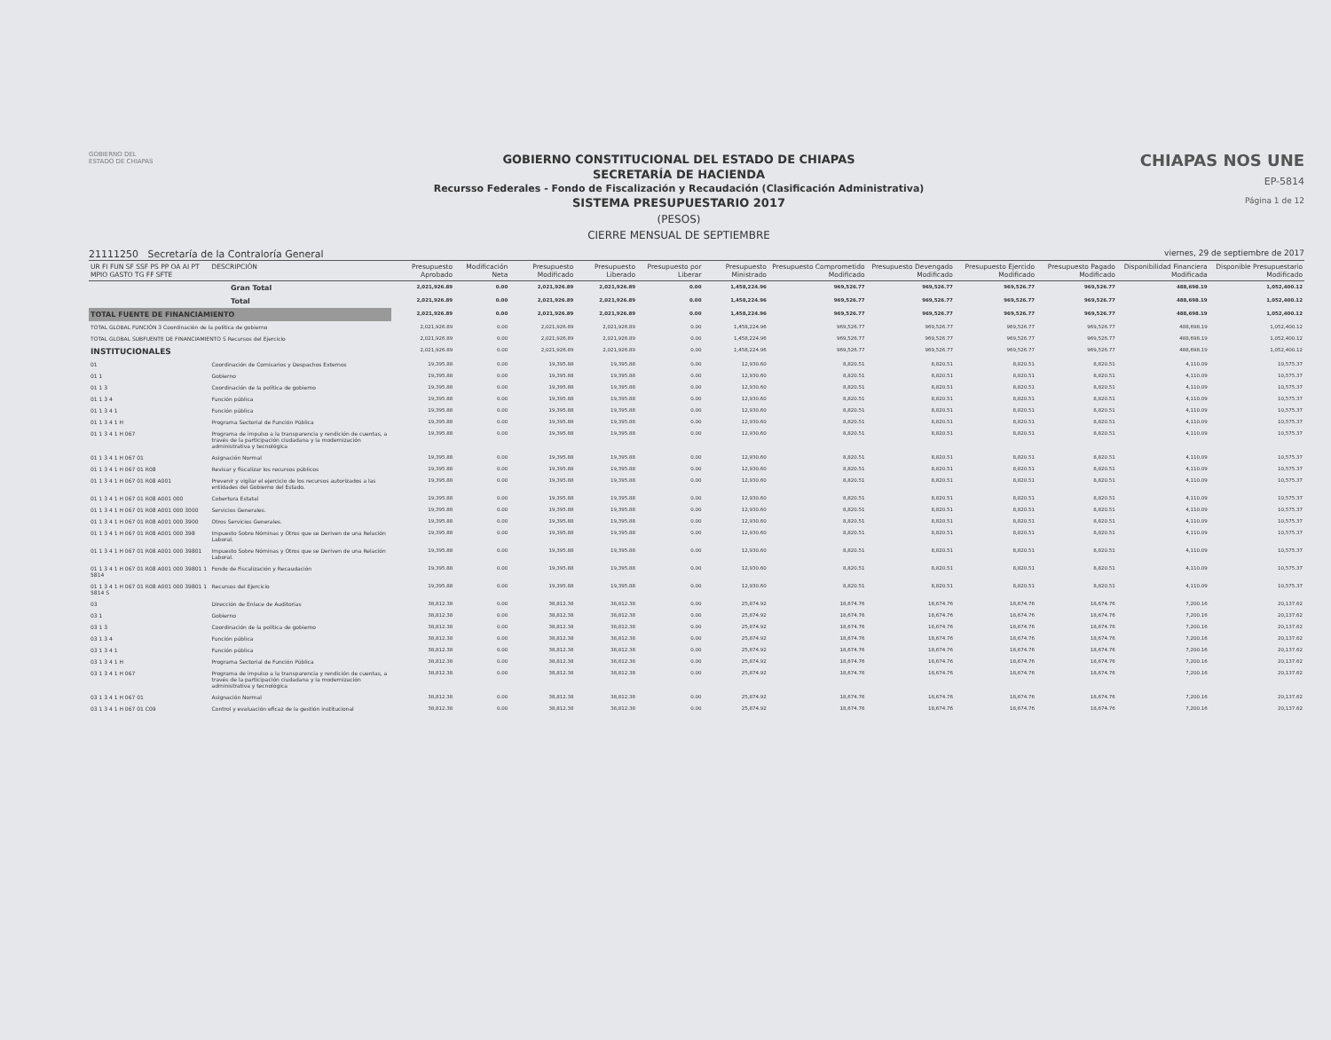GOBIERNO DEL
ESTADO DE CHIAPAS
GOBIERNO CONSTITUCIONAL DEL ESTADO DE CHIAPAS
SECRETARÍA DE HACIENDA
Recursso Federales - Fondo de Fiscalización y Recaudación (Clasificación Administrativa)
SISTEMA PRESUPUESTARIO 2017
(PESOS)
CIERRE MENSUAL DE SEPTIEMBRE
CHIAPAS NOS UNE
EP-5814
Página 1 de 12
21111250 Secretaría de la Contraloría General viernes, 29 de septiembre de 2017
| UR FI FUN SF SSF PS PP OA AI PT MPIO GASTO TG FF SFTE | DESCRIPCIÓN | Presupuesto Aprobado | Modificación Neta | Presupuesto Modificado | Presupuesto Liberado | Presupuesto por Liberar | Presupuesto Ministrado | Presupuesto Comprometido Modificado | Presupuesto Devengado Modificado | Presupuesto Ejercido Modificado | Presupuesto Pagado Modificado | Disponibilidad Financiera Modificada | Disponible Presupuestario Modificado |
| --- | --- | --- | --- | --- | --- | --- | --- | --- | --- | --- | --- | --- | --- |
| Gran Total | | 2,021,926.89 | 0.00 | 2,021,926.89 | 2,021,926.89 | 0.00 | 1,458,224.96 | 969,526.77 | 969,526.77 | 969,526.77 | 969,526.77 | 488,698.19 | 1,052,400.12 |
| Total | | 2,021,926.89 | 0.00 | 2,021,926.89 | 2,021,926.89 | 0.00 | 1,458,224.96 | 969,526.77 | 969,526.77 | 969,526.77 | 969,526.77 | 488,698.19 | 1,052,400.12 |
| TOTAL FUENTE DE FINANCIAMIENTO | | 2,021,926.89 | 0.00 | 2,021,926.89 | 2,021,926.89 | 0.00 | 1,458,224.96 | 969,526.77 | 969,526.77 | 969,526.77 | 969,526.77 | 488,698.19 | 1,052,400.12 |
| TOTAL GLOBAL FUNCIÓN 3 Coordinación de la política de gobierno | | 2,021,926.89 | 0.00 | 2,021,926.89 | 2,021,926.89 | 0.00 | 1,458,224.96 | 969,526.77 | 969,526.77 | 969,526.77 | 969,526.77 | 488,698.19 | 1,052,400.12 |
| TOTAL GLOBAL SUBFUENTE DE FINANCIAMIENTO S Recursos del Ejercicio | | 2,021,926.89 | 0.00 | 2,021,926.89 | 2,021,926.89 | 0.00 | 1,458,224.96 | 969,526.77 | 969,526.77 | 969,526.77 | 969,526.77 | 488,698.19 | 1,052,400.12 |
| INSTITUCIONALES | | 2,021,926.89 | 0.00 | 2,021,926.89 | 2,021,926.89 | 0.00 | 1,458,224.96 | 969,526.77 | 969,526.77 | 969,526.77 | 969,526.77 | 488,698.19 | 1,052,400.12 |
| 01 | Coordinación de Comisarios y Despachos Externos | 19,395.88 | 0.00 | 19,395.88 | 19,395.88 | 0.00 | 12,930.60 | 8,820.51 | 8,820.51 | 8,820.51 | 8,820.51 | 4,110.09 | 10,575.37 |
| 01 1 | Gobierno | 19,395.88 | 0.00 | 19,395.88 | 19,395.88 | 0.00 | 12,930.60 | 8,820.51 | 8,820.51 | 8,820.51 | 8,820.51 | 4,110.09 | 10,575.37 |
| 01 1 3 | Coordinación de la política de gobierno | 19,395.88 | 0.00 | 19,395.88 | 19,395.88 | 0.00 | 12,930.60 | 8,820.51 | 8,820.51 | 8,820.51 | 8,820.51 | 4,110.09 | 10,575.37 |
| 01 1 3 4 | Función pública | 19,395.88 | 0.00 | 19,395.88 | 19,395.88 | 0.00 | 12,930.60 | 8,820.51 | 8,820.51 | 8,820.51 | 8,820.51 | 4,110.09 | 10,575.37 |
| 01 1 3 4 1 | Función pública | 19,395.88 | 0.00 | 19,395.88 | 19,395.88 | 0.00 | 12,930.60 | 8,820.51 | 8,820.51 | 8,820.51 | 8,820.51 | 4,110.09 | 10,575.37 |
| 01 1 3 4 1 H | Programa Sectorial de Función Pública | 19,395.88 | 0.00 | 19,395.88 | 19,395.88 | 0.00 | 12,930.60 | 8,820.51 | 8,820.51 | 8,820.51 | 8,820.51 | 4,110.09 | 10,575.37 |
| 01 1 3 4 1 H 067 | Programa de impulso a la transparencia y rendición de cuentas, a través de la participación ciudadana y la modernización administrativa y tecnológica | 19,395.88 | 0.00 | 19,395.88 | 19,395.88 | 0.00 | 12,930.60 | 8,820.51 | 8,820.51 | 8,820.51 | 8,820.51 | 4,110.09 | 10,575.37 |
| 01 1 3 4 1 H 067 01 | Asignación Normal | 19,395.88 | 0.00 | 19,395.88 | 19,395.88 | 0.00 | 12,930.60 | 8,820.51 | 8,820.51 | 8,820.51 | 8,820.51 | 4,110.09 | 10,575.37 |
| 01 1 3 4 1 H 067 01 R08 | Revisar y fiscalizar los recursos públicos | 19,395.88 | 0.00 | 19,395.88 | 19,395.88 | 0.00 | 12,930.60 | 8,820.51 | 8,820.51 | 8,820.51 | 8,820.51 | 4,110.09 | 10,575.37 |
| 01 1 3 4 1 H 067 01 R08 A001 | Prevenir y vigilar el ejercicio de los recursos autorizados a las entidades del Gobierno del Estado. | 19,395.88 | 0.00 | 19,395.88 | 19,395.88 | 0.00 | 12,930.60 | 8,820.51 | 8,820.51 | 8,820.51 | 8,820.51 | 4,110.09 | 10,575.37 |
| 01 1 3 4 1 H 067 01 R08 A001 000 | Cobertura Estatal | 19,395.88 | 0.00 | 19,395.88 | 19,395.88 | 0.00 | 12,930.60 | 8,820.51 | 8,820.51 | 8,820.51 | 8,820.51 | 4,110.09 | 10,575.37 |
| 01 1 3 4 1 H 067 01 R08 A001 000 3000 | Servicios Generales. | 19,395.88 | 0.00 | 19,395.88 | 19,395.88 | 0.00 | 12,930.60 | 8,820.51 | 8,820.51 | 8,820.51 | 8,820.51 | 4,110.09 | 10,575.37 |
| 01 1 3 4 1 H 067 01 R08 A001 000 3900 | Otros Servicios Generales. | 19,395.88 | 0.00 | 19,395.88 | 19,395.88 | 0.00 | 12,930.60 | 8,820.51 | 8,820.51 | 8,820.51 | 8,820.51 | 4,110.09 | 10,575.37 |
| 01 1 3 4 1 H 067 01 R08 A001 000 398 | Impuesto Sobre Nóminas y Otros que se Deriven de una Relación Laboral. | 19,395.88 | 0.00 | 19,395.88 | 19,395.88 | 0.00 | 12,930.60 | 8,820.51 | 8,820.51 | 8,820.51 | 8,820.51 | 4,110.09 | 10,575.37 |
| 01 1 3 4 1 H 067 01 R08 A001 000 39801 | Impuesto Sobre Nóminas y Otros que se Deriven de una Relación Laboral. | 19,395.88 | 0.00 | 19,395.88 | 19,395.88 | 0.00 | 12,930.60 | 8,820.51 | 8,820.51 | 8,820.51 | 8,820.51 | 4,110.09 | 10,575.37 |
| 01 1 3 4 1 H 067 01 R08 A001 000 39801 1 5814 | Fondo de Fiscalización y Recaudación | 19,395.88 | 0.00 | 19,395.88 | 19,395.88 | 0.00 | 12,930.60 | 8,820.51 | 8,820.51 | 8,820.51 | 8,820.51 | 4,110.09 | 10,575.37 |
| 01 1 3 4 1 H 067 01 R08 A001 000 39801 1 5814 S | Recursos del Ejercicio | 19,395.88 | 0.00 | 19,395.88 | 19,395.88 | 0.00 | 12,930.60 | 8,820.51 | 8,820.51 | 8,820.51 | 8,820.51 | 4,110.09 | 10,575.37 |
| 03 | Dirección de Enlace de Auditorías | 38,812.38 | 0.00 | 38,812.38 | 38,812.38 | 0.00 | 25,874.92 | 18,674.76 | 18,674.76 | 18,674.76 | 18,674.76 | 7,200.16 | 20,137.62 |
| 03 1 | Gobierno | 38,812.38 | 0.00 | 38,812.38 | 38,812.38 | 0.00 | 25,874.92 | 18,674.76 | 18,674.76 | 18,674.76 | 18,674.76 | 7,200.16 | 20,137.62 |
| 03 1 3 | Coordinación de la política de gobierno | 38,812.38 | 0.00 | 38,812.38 | 38,812.38 | 0.00 | 25,874.92 | 18,674.76 | 18,674.76 | 18,674.76 | 18,674.76 | 7,200.16 | 20,137.62 |
| 03 1 3 4 | Función pública | 38,812.38 | 0.00 | 38,812.38 | 38,812.38 | 0.00 | 25,874.92 | 18,674.76 | 18,674.76 | 18,674.76 | 18,674.76 | 7,200.16 | 20,137.62 |
| 03 1 3 4 1 | Función pública | 38,812.38 | 0.00 | 38,812.38 | 38,812.38 | 0.00 | 25,874.92 | 18,674.76 | 18,674.76 | 18,674.76 | 18,674.76 | 7,200.16 | 20,137.62 |
| 03 1 3 4 1 H | Programa Sectorial de Función Pública | 38,812.38 | 0.00 | 38,812.38 | 38,812.38 | 0.00 | 25,874.92 | 18,674.76 | 18,674.76 | 18,674.76 | 18,674.76 | 7,200.16 | 20,137.62 |
| 03 1 3 4 1 H 067 | Programa de impulso a la transparencia y rendición de cuentas, a través de la participación ciudadana y la modernización administrativa y tecnológica | 38,812.38 | 0.00 | 38,812.38 | 38,812.38 | 0.00 | 25,874.92 | 18,674.76 | 18,674.76 | 18,674.76 | 18,674.76 | 7,200.16 | 20,137.62 |
| 03 1 3 4 1 H 067 01 | Asignación Normal | 38,812.38 | 0.00 | 38,812.38 | 38,812.38 | 0.00 | 25,874.92 | 18,674.76 | 18,674.76 | 18,674.76 | 18,674.76 | 7,200.16 | 20,137.62 |
| 03 1 3 4 1 H 067 01 C09 | Control y evaluación eficaz de la gestión institucional | 38,812.38 | 0.00 | 38,812.38 | 38,812.38 | 0.00 | 25,874.92 | 18,674.76 | 18,674.76 | 18,674.76 | 18,674.76 | 7,200.16 | 20,137.62 |